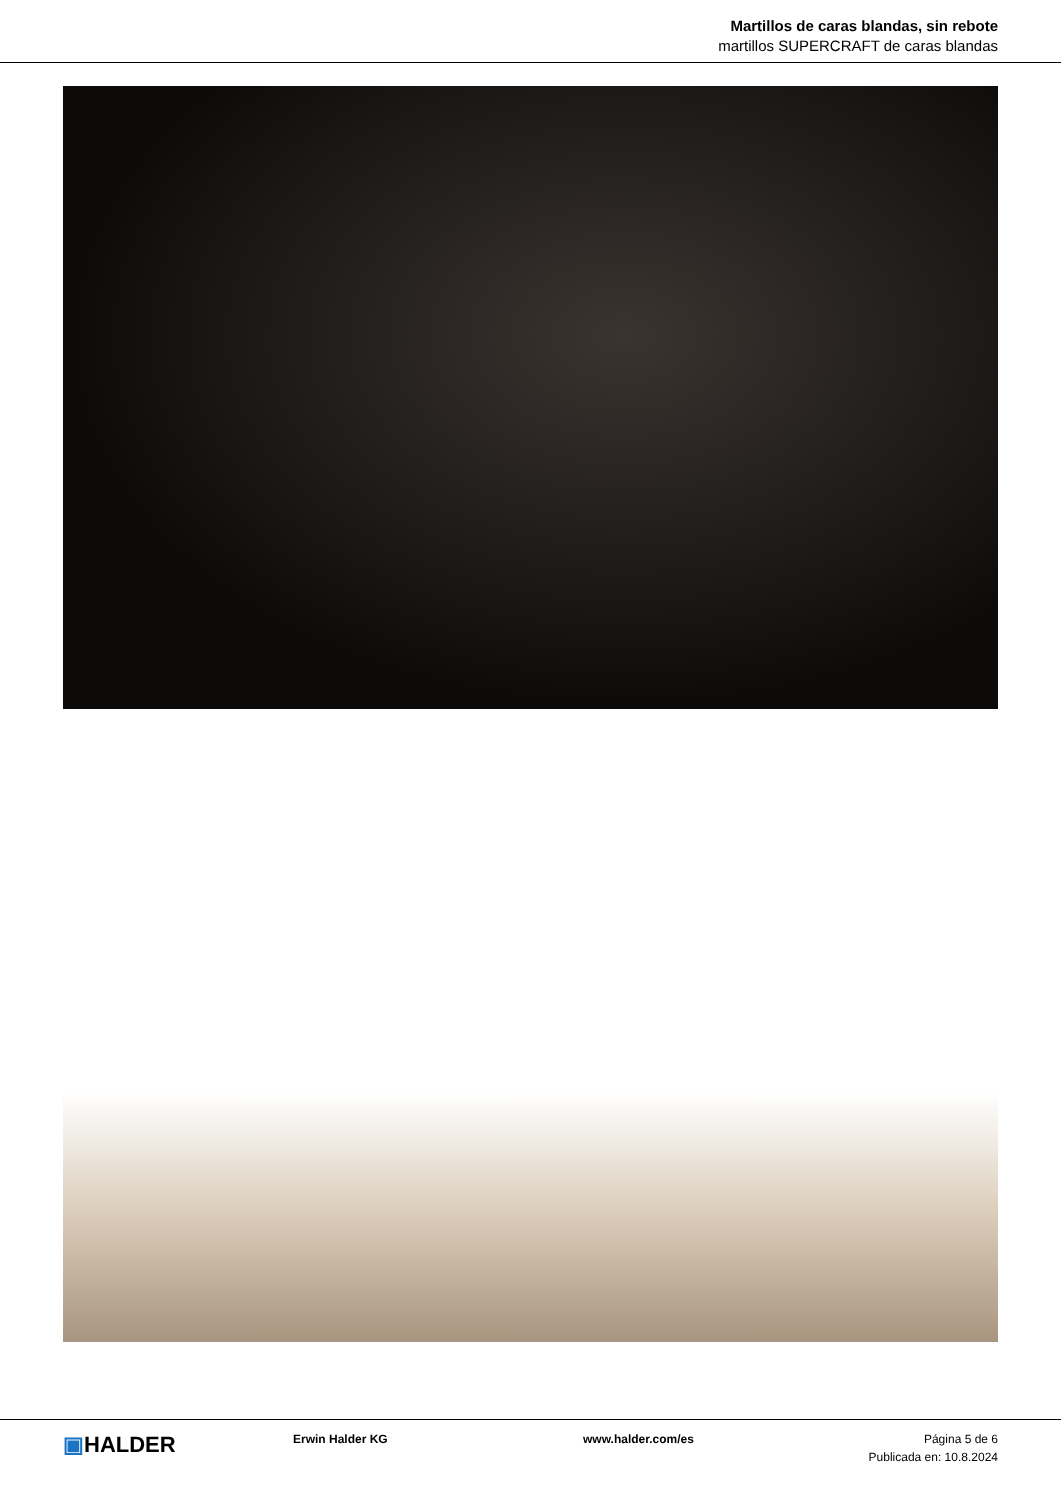Martillos de caras blandas, sin rebote
martillos SUPERCRAFT de caras blandas
▣HALDER
Erwin Halder KG www.halder.com/es Página 5 de 6
Publicada en: 10.8.2024